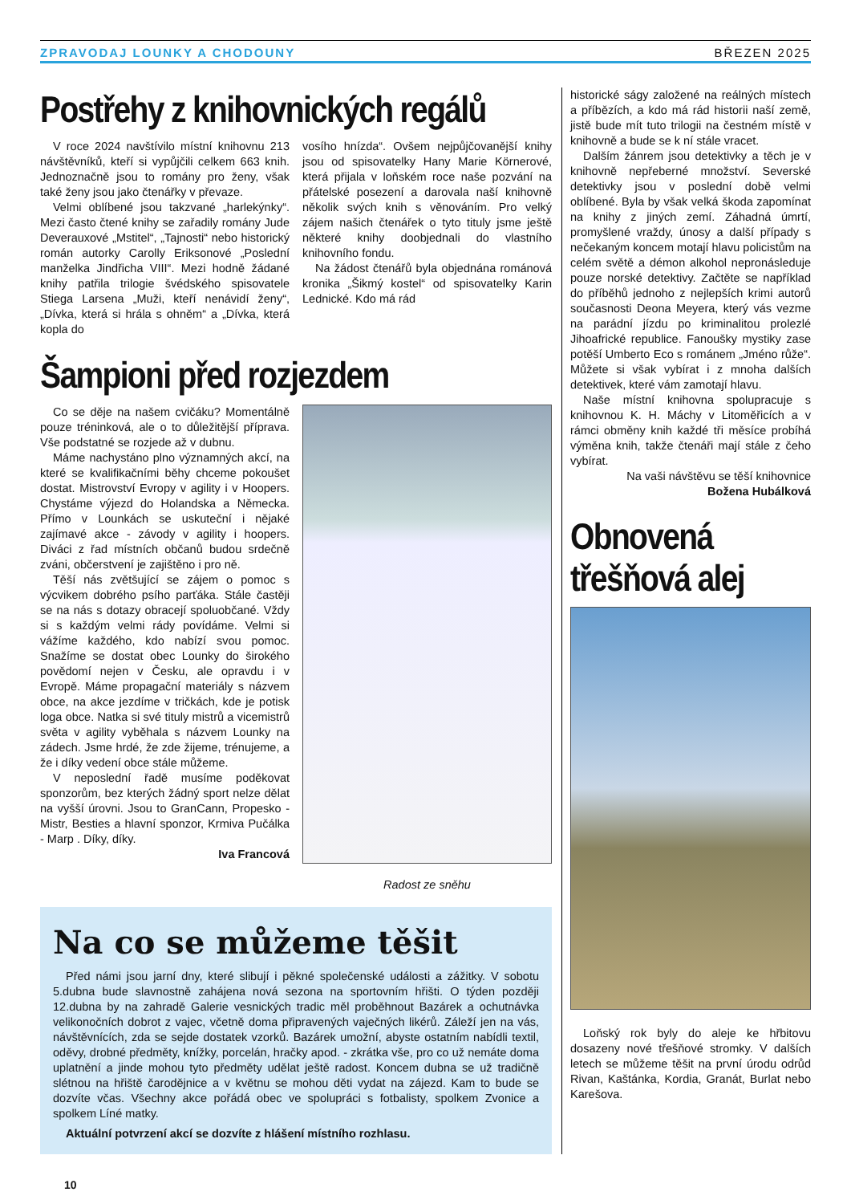ZPRAVODAJ LOUNKY A CHODOUNY BŘEZEN 2025
Postřehy z knihovnických regálů
V roce 2024 navštívilo místní knihovnu 213 návštěvníků, kteří si vypůjčili celkem 663 knih. Jednoznačně jsou to romány pro ženy, však také ženy jsou jako čtenářky v převaze.
Velmi oblíbené jsou takzvané „harlekýnky“. Mezi často čtené knihy se zařadily romány Jude Deverauxové „Mstitel“, „Tajnosti“ nebo historický román autorky Carolly Eriksonové „Poslední manželka Jindřicha VIII“. Mezi hodně žádané knihy patřila trilogie švédského spisovatele Stiega Larsena „Muži, kteří nenávidí ženy“, „Dívka, která si hrála s ohněm“ a „Dívka, která kopla do
vosího hnízda“. Ovšem nejpůjčovanější knihy jsou od spisovatelky Hany Marie Körnerové, která přijala v loňském roce naše pozvání na přátelské posezení a darovala naší knihovně několik svých knih s věnováním. Pro velký zájem našich čtenářek o tyto tituly jsme ještě některé knihy doobjednali do vlastního knihovního fondu.
Na žádost čtenářů byla objednána románová kronika „Šikmý kostel“ od spisovatelky Karin Lednické. Kdo má rád
Šampioni před rozjezdem
Co se děje na našem cvičáku? Momentálně pouze tréninková, ale o to důležitější příprava. Vše podstatné se rozjede až v dubnu.
Máme nachystáno plno významných akcí, na které se kvalifikačními běhy chceme pokoušet dostat. Mistrovství Evropy v agility i v Hoopers. Chystáme výjezd do Holandska a Německa. Přímo v Lounkách se uskuteční i nějaké zajímavé akce - závody v agility i hoopers. Diváci z řad místních občanů budou srdečně zváni, občerstvení je zajištěno i pro ně.
Těší nás zvětšující se zájem o pomoc s výcvikem dobrého psího parťáka. Stále častěji se na nás s dotazy obracejí spoluobčané. Vždy si s každým velmi rády povídáme. Velmi si vážíme každého, kdo nabízí svou pomoc. Snažíme se dostat obec Lounky do širokého povědomí nejen v Česku, ale opravdu i v Evropě. Máme propagační materiály s názvem obce, na akce jezdíme v tričkách, kde je potisk loga obce. Natka si své tituly mistrů a vicemistrů světa v agility vyběhala s názvem Lounky na zádech. Jsme hrdé, že zde žijeme, trénujeme, a že i díky vedení obce stále můžeme.
V neposlední řadě musíme poděkovat sponzorům, bez kterých žádný sport nelze dělat na vyšší úrovni. Jsou to GranCann, Propesko - Mistr, Besties a hlavní sponzor, Krmiva Pučálka - Marp . Díky, díky.
Iva Francová
Radost ze sněhu
Na co se můžeme těšit
Před námi jsou jarní dny, které slibují i pěkné společenské události a zážitky. V sobotu 5.dubna bude slavnostně zahájena nová sezona na sportovním hřišti. O týden později 12.dubna by na zahradě Galerie vesnických tradic měl proběhnout Bazárek a ochutnávka velikonočních dobrot z vajec, včetně doma připravených vaječných likérů. Záleží jen na vás, návštěvnících, zda se sejde dostatek vzorků. Bazárek umožní, abyste ostatním nabídli textil, oděvy, drobné předměty, knížky, porcelán, hračky apod. - zkrátka vše, pro co už nemáte doma uplatnění a jinde mohou tyto předměty udělat ještě radost. Koncem dubna se už tradičně slétnou na hřiště čarodějnice a v květnu se mohou děti vydat na zájezd. Kam to bude se dozvíte včas. Všechny akce pořádá obec ve spolupráci s fotbalisty, spolkem Zvonice a spolkem Líné matky.
Aktuální potvrzení akcí se dozvíte z hlášení místního rozhlasu.
historické ságy založené na reálných místech a příbězích, a kdo má rád historii naší země, jistě bude mít tuto trilogii na čestném místě v knihovně a bude se k ní stále vracet.
Dalším žánrem jsou detektivky a těch je v knihovně nepřeberné množství. Severské detektivky jsou v poslední době velmi oblíbené. Byla by však velká škoda zapomínat na knihy z jiných zemí. Záhadná úmrtí, promyšlené vraždy, únosy a další případy s nečekaným koncem motají hlavu policistům na celém světě a démon alkohol nepronásleduje pouze norské detektivy. Začtěte se například do příběhů jednoho z nejlepších krimi autorů současnosti Deona Meyera, který vás vezme na parádní jízdu po kriminalitou prolezlé Jihoafrické republice. Fanoušky mystiky zase potěší Umberto Eco s románem „Jméno růže“. Můžete si však vybírat i z mnoha dalších detektivek, které vám zamotají hlavu.
Naše místní knihovna spolupracuje s knihovnou K. H. Máchy v Litoměřicích a v rámci obměny knih každé tři měsíce probíhá výměna knih, takže čtenáři mají stále z čeho vybírat.
Na vaši návštěvu se těší knihovnice
Božena Hubálková
Obnovená třešňová alej
Loňský rok byly do aleje ke hřbitovu dosazeny nové třešňové stromky. V dalších letech se můžeme těšit na první úrodu odrůd Rivan, Kaštánka, Kordia, Granát, Burlat nebo Karešova.
10